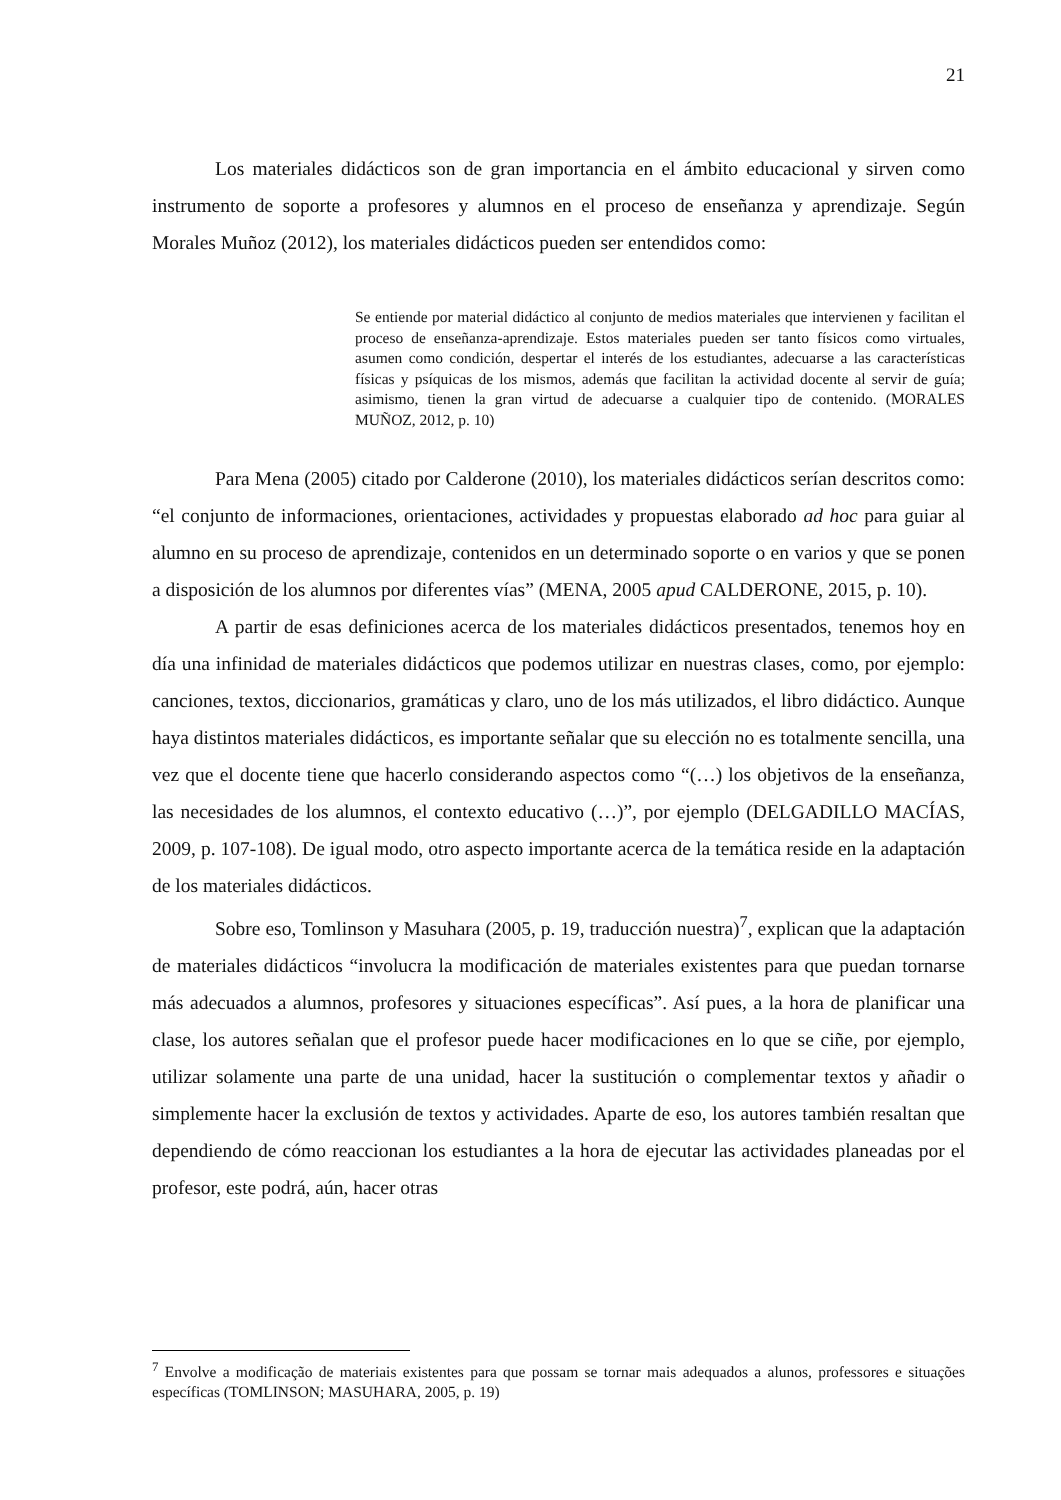21
Los materiales didácticos son de gran importancia en el ámbito educacional y sirven como instrumento de soporte a profesores y alumnos en el proceso de enseñanza y aprendizaje. Según Morales Muñoz (2012), los materiales didácticos pueden ser entendidos como:
Se entiende por material didáctico al conjunto de medios materiales que intervienen y facilitan el proceso de enseñanza-aprendizaje. Estos materiales pueden ser tanto físicos como virtuales, asumen como condición, despertar el interés de los estudiantes, adecuarse a las características físicas y psíquicas de los mismos, además que facilitan la actividad docente al servir de guía; asimismo, tienen la gran virtud de adecuarse a cualquier tipo de contenido. (MORALES MUÑOZ, 2012, p. 10)
Para Mena (2005) citado por Calderone (2010), los materiales didácticos serían descritos como: “el conjunto de informaciones, orientaciones, actividades y propuestas elaborado ad hoc para guiar al alumno en su proceso de aprendizaje, contenidos en un determinado soporte o en varios y que se ponen a disposición de los alumnos por diferentes vías” (MENA, 2005 apud CALDERONE, 2015, p. 10).
A partir de esas definiciones acerca de los materiales didácticos presentados, tenemos hoy en día una infinidad de materiales didácticos que podemos utilizar en nuestras clases, como, por ejemplo: canciones, textos, diccionarios, gramáticas y claro, uno de los más utilizados, el libro didáctico. Aunque haya distintos materiales didácticos, es importante señalar que su elección no es totalmente sencilla, una vez que el docente tiene que hacerlo considerando aspectos como “(…) los objetivos de la enseñanza, las necesidades de los alumnos, el contexto educativo (…)”, por ejemplo (DELGADILLO MACÍAS, 2009, p. 107-108). De igual modo, otro aspecto importante acerca de la temática reside en la adaptación de los materiales didácticos.
Sobre eso, Tomlinson y Masuhara (2005, p. 19, traducción nuestra)<sup>7</sup>, explican que la adaptación de materiales didácticos “involucra la modificación de materiales existentes para que puedan tornarse más adecuados a alumnos, profesores y situaciones específicas”. Así pues, a la hora de planificar una clase, los autores señalan que el profesor puede hacer modificaciones en lo que se ciñe, por ejemplo, utilizar solamente una parte de una unidad, hacer la sustitución o complementar textos y añadir o simplemente hacer la exclusión de textos y actividades. Aparte de eso, los autores también resaltan que dependiendo de cómo reaccionan los estudiantes a la hora de ejecutar las actividades planeadas por el profesor, este podrá, aún, hacer otras
<sup>7</sup> Envolve a modificação de materiais existentes para que possam se tornar mais adequados a alunos, professores e situações específicas (TOMLINSON; MASUHARA, 2005, p. 19)